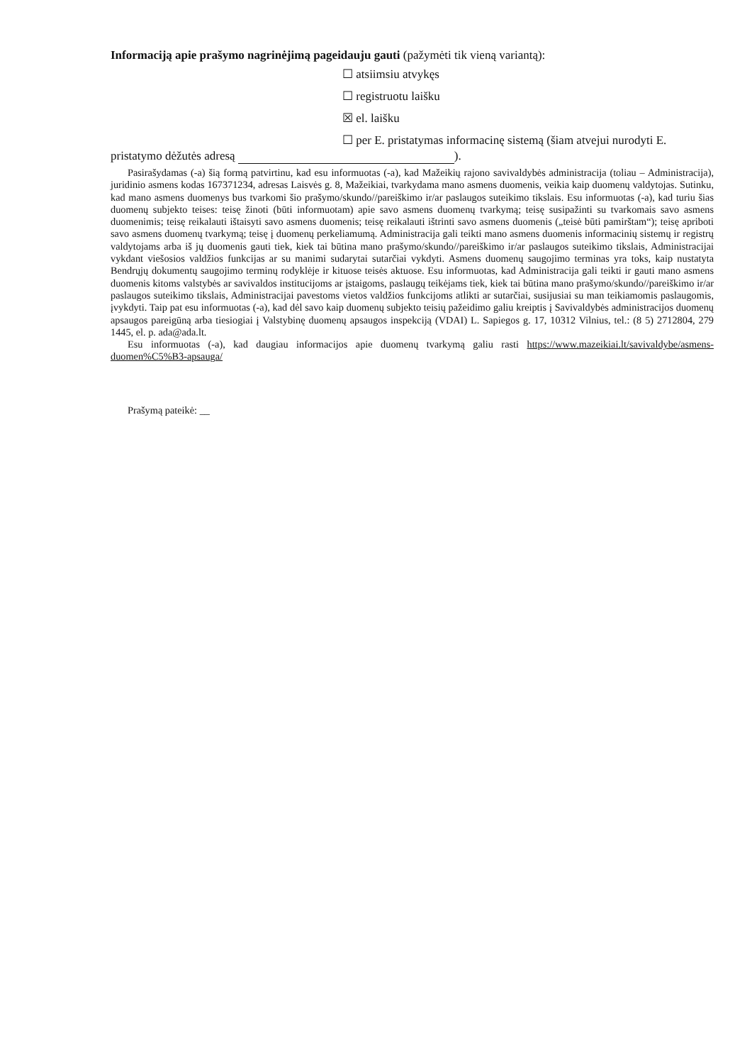Informaciją apie prašymo nagrinėjimą pageidauju gauti (pažymėti tik vieną variantą):
☐ atsiimsiu atvykęs
☐ registruotu laišku
☒ el. laišku
☐ per E. pristatymas informacinę sistemą (šiam atvejui nurodyti E.
pristatymo dėžutės adresą ).
Pasirašydamas (-a) šią formą patvirtinu, kad esu informuotas (-a), kad Mažeikių rajono savivaldybės administracija (toliau – Administracija), juridinio asmens kodas 167371234, adresas Laisvės g. 8, Mažeikiai, tvarkydama mano asmens duomenis, veikia kaip duomenų valdytojas. Sutinku, kad mano asmens duomenys bus tvarkomi šio prašymo/skundo//pareiškimo ir/ar paslaugos suteikimo tikslais. Esu informuotas (-a), kad turiu šias duomenų subjekto teises: teisę žinoti (būti informuotam) apie savo asmens duomenų tvarkymą; teisę susipažinti su tvarkomais savo asmens duomenimis; teisę reikalauti ištaisyti savo asmens duomenis; teisę reikalauti ištrinti savo asmens duomenis („teisė būti pamirštam“); teisę apriboti savo asmens duomenų tvarkymą; teisę į duomenų perkeliamumą. Administracija gali teikti mano asmens duomenis informacinių sistemų ir registrų valdytojams arba iš jų duomenis gauti tiek, kiek tai būtina mano prašymo/skundo//pareiškimo ir/ar paslaugos suteikimo tikslais, Administracijai vykdant viešosios valdžios funkcijas ar su manimi sudarytai sutarčiai vykdyti. Asmens duomenų saugojimo terminas yra toks, kaip nustatyta Bendrųjų dokumentų saugojimo terminų rodyklėje ir kituose teisės aktuose. Esu informuotas, kad Administracija gali teikti ir gauti mano asmens duomenis kitoms valstybės ar savivaldos institucijoms ar įstaigoms, paslaugų teikėjams tiek, kiek tai būtina mano prašymo/skundo//pareiškimo ir/ar paslaugos suteikimo tikslais, Administracijai pavestoms vietos valdžios funkcijoms atlikti ar sutarčiai, susijusiai su man teikiamomis paslaugomis, įvykdyti. Taip pat esu informuotas (-a), kad dėl savo kaip duomenų subjekto teisių pažeidimo galiu kreiptis į Savivaldybės administracijos duomenų apsaugos pareigūną arba tiesiogiai į Valstybinę duomenų apsaugos inspekciją (VDAI) L. Sapiegos g. 17, 10312 Vilnius, tel.: (8 5) 2712804, 279 1445, el. p. ada@ada.lt.
Esu informuotas (-a), kad daugiau informacijos apie duomenų tvarkymą galiu rasti https://www.mazeikiai.lt/savivaldybe/asmens-duomen%C5%B3-apsauga/
Prašymą pateikė: __